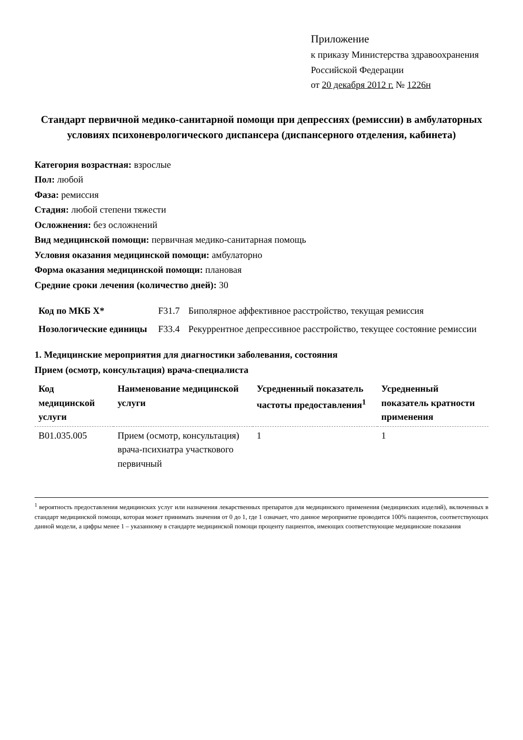Приложение
к приказу Министерства здравоохранения
Российской Федерации
от 20 декабря 2012 г. № 1226н
Стандарт первичной медико-санитарной помощи при депрессиях (ремиссии) в амбулаторных условиях психоневрологического диспансера (диспансерного отделения, кабинета)
Категория возрастная: взрослые
Пол: любой
Фаза: ремиссия
Стадия: любой степени тяжести
Осложнения: без осложнений
Вид медицинской помощи: первичная медико-санитарная помощь
Условия оказания медицинской помощи: амбулаторно
Форма оказания медицинской помощи: плановая
Средние сроки лечения (количество дней): 30
| Код по МКБ X* | F31.7 | Биполярное аффективное расстройство, текущая ремиссия |
| Нозологические единицы | F33.4 | Рекуррентное депрессивное расстройство, текущее состояние ремиссии |
1. Медицинские мероприятия для диагностики заболевания, состояния
Прием (осмотр, консультация) врача-специалиста
| Код медицинской услуги | Наименование медицинской услуги | Усредненный показатель частоты предоставления<sup>1</sup> | Усредненный показатель кратности применения |
| --- | --- | --- | --- |
| B01.035.005 | Прием (осмотр, консультация) врача-психиатра участкового первичный | 1 | 1 |
<sup>1</sup> вероятность предоставления медицинских услуг или назначения лекарственных препаратов для медицинского применения (медицинских изделий), включенных в стандарт медицинской помощи, которая может принимать значения от 0 до 1, где 1 означает, что данное мероприятие проводится 100% пациентов, соответствующих данной модели, а цифры менее 1 – указанному в стандарте медицинской помощи проценту пациентов, имеющих соответствующие медицинские показания